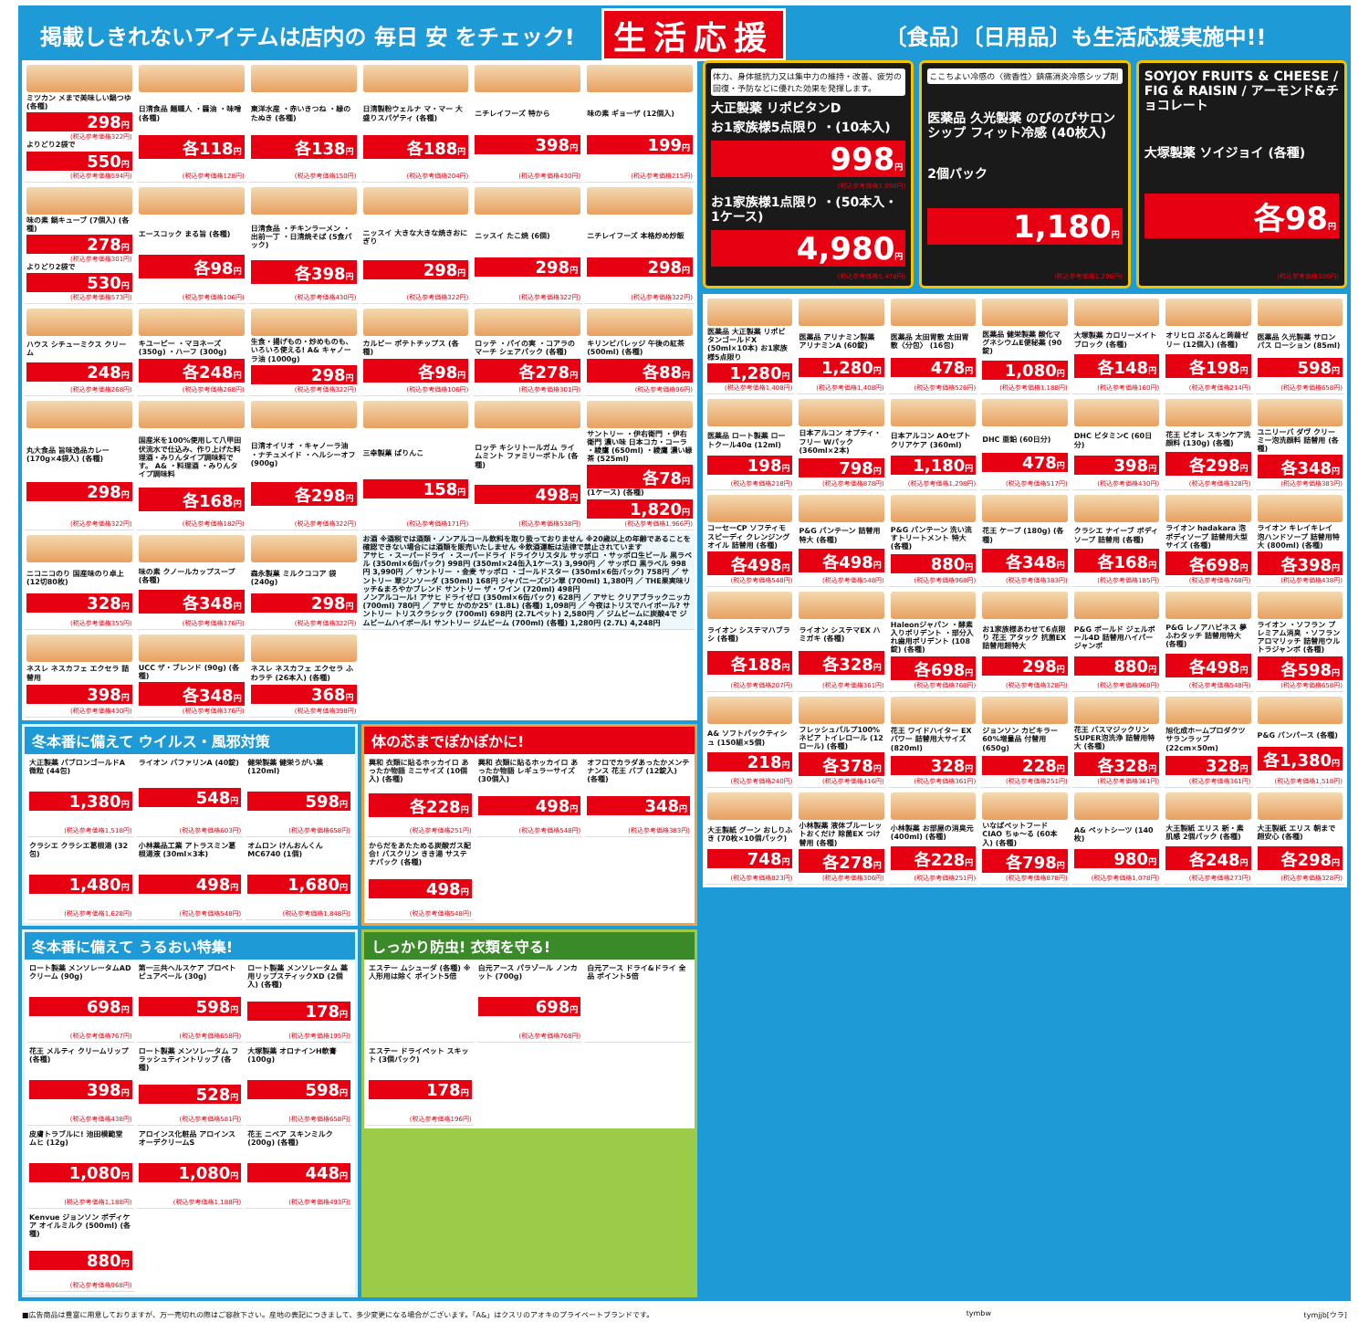掲載しきれないアイテムは店内の 毎日 安 をチェック!
生活応援
〔食品〕〔日用品〕も生活応援実施中!!
ミツカン メまで美味しい鍋つゆ(各種)
298円
(税込参考価格322円)
よりどり2袋で
550円
(税込参考価格594円)
日清食品 麺職人 ・醤油 ・味噌 (各種)
各118円
(税込参考価格128円)
東洋水産 ・赤いきつね ・緑のたぬき (各種)
各138円
(税込参考価格150円)
日清製粉ウェルナ マ・マー 大盛りスパゲティ (各種)
各188円
(税込参考価格204円)
ニチレイフーズ 特から
398円
(税込参考価格430円)
味の素 ギョーザ (12個入)
199円
(税込参考価格215円)
味の素 鍋キューブ (7個入) (各種)
278円
(税込参考価格301円)
よりどり2袋で
530円
(税込参考価格573円)
エースコック まる旨 (各種)
各98円
(税込参考価格106円)
日清食品 ・チキンラーメン ・出前一丁 ・日清焼そば (5食パック)
各398円
(税込参考価格430円)
ニッスイ 大きな大きな焼きおにぎり
298円
(税込参考価格322円)
ニッスイ たこ焼 (6個)
298円
(税込参考価格322円)
ニチレイフーズ 本格炒め炒飯
298円
(税込参考価格322円)
ハウス シチューミクス クリーム
248円
(税込参考価格268円)
キユーピー ・マヨネーズ (350g) ・ハーフ (300g)
各248円
(税込参考価格268円)
生食・揚げもの・炒めものも、いろいろ使える! A& キャノーラ油 (1000g)
298円
(税込参考価格322円)
カルビー ポテトチップス (各種)
各98円
(税込参考価格106円)
ロッテ ・パイの実 ・コアラのマーチ シェアパック (各種)
各278円
(税込参考価格301円)
キリンビバレッジ 午後の紅茶 (500ml) (各種)
各88円
(税込参考価格96円)
丸大食品 旨味逸品カレー (170g×4袋入) (各種)
298円
(税込参考価格322円)
国産米を100%使用して八甲田伏流水で仕込み、作り上げた料理酒・みりんタイプ調味料です。 A& ・料理酒 ・みりんタイプ調味料
各168円
(税込参考価格182円)
日清オイリオ ・キャノーラ油 ・ナチュメイド ・ヘルシーオフ (900g)
各298円
(税込参考価格322円)
三幸製菓 ぱりんこ
158円
(税込参考価格171円)
ロッテ キシリトールガム ライムミント ファミリーボトル (各種)
498円
(税込参考価格538円)
サントリー ・伊右衛門 ・伊右衛門 濃い味 日本コカ・コーラ ・綾鷹 (650ml) ・綾鷹 濃い緑茶 (525ml)
各78円
(1ケース) (各種)
1,820円
(税込参考価格1,966円)
ニコニコのり 国産味のり卓上 (12切80枚)
328円
(税込参考価格355円)
味の素 クノールカップスープ (各種)
各348円
(税込参考価格376円)
森永製菓 ミルクココア 袋(240g)
298円
(税込参考価格322円)
お酒 ※酒税では酒類・ノンアルコール飲料を取り扱っておりません ※20歳以上の年齢であることを確認できない場合には酒類を販売いたしません ※飲酒運転は法律で禁止されています
アサヒ ・スーパードライ ・スーパードライ ドライクリスタル サッポロ ・サッポロ生ビール 黒ラベル (350ml×6缶パック) 998円 (350ml×24缶入1ケース) 3,990円 ／ サッポロ 黒ラベル 998円 3,990円 ／ サントリー ・金麦 サッポロ ・ゴールドスター (350ml×6缶パック) 758円 ／ サントリー 翠ジンソーダ (350ml) 168円 ジャパニーズジン翠 (700ml) 1,380円 ／ THE果実味リッチ&まろやかブレンド サントリー ザ・ワイン (720ml) 498円
ノンアルコール! アサヒ ドライゼロ (350ml×6缶パック) 628円 ／ アサヒ クリアブラックニッカ (700ml) 780円 ／ アサヒ かのか25° (1.8L) (各種) 1,098円 ／ 今夜はトリスでハイボール? サントリー トリスクラシック (700ml) 698円 (2.7Lペット) 2,580円 ／ ジムビームに炭酸4で ジムビームハイボール! サントリー ジムビーム (700ml) (各種) 1,280円 (2.7L) 4,248円
ネスレ ネスカフェ エクセラ 詰替用
398円
(税込参考価格430円)
UCC ザ・ブレンド (90g) (各種)
各348円
(税込参考価格376円)
ネスレ ネスカフェ エクセラ ふわラテ (26本入) (各種)
368円
(税込参考価格398円)
冬本番に備えて ウイルス・風邪対策
大正製薬 パブロンゴールドA 微粒 (44包)
1,380円
(税込参考価格1,518円)
ライオン バファリンA (40錠)
548円
(税込参考価格603円)
健栄製薬 健栄うがい薬 (120ml)
598円
(税込参考価格658円)
クラシエ クラシエ葛根湯 (32包)
1,480円
(税込参考価格1,628円)
小林薬品工業 アトラスミン葛根湯液 (30ml×3本)
498円
(税込参考価格548円)
オムロン けんおんくん MC6740 (1個)
1,680円
(税込参考価格1,848円)
体の芯までぽかぽかに!
興和 衣類に貼るホッカイロ あったか物語 ミニサイズ (10個入) (各種)
各228円
(税込参考価格251円)
興和 衣類に貼るホッカイロ あったか物語 レギュラーサイズ (30個入)
498円
(税込参考価格548円)
オフロでカラダあったかメンテナンス 花王 バブ (12錠入) (各種)
348円
(税込参考価格383円)
からだをあたためる炭酸ガス配合! バスクリン きき湯 サステナパック (各種)
498円
(税込参考価格548円)
冬本番に備えて うるおい特集!
ロート製薬 メンソレータムADクリーム (90g)
698円
(税込参考価格767円)
第一三共ヘルスケア プロペトピュアベール (30g)
598円
(税込参考価格658円)
ロート製薬 メンソレータム 薬用リップスティックXD (2個入) (各種)
178円
(税込参考価格195円)
花王 メルティ クリームリップ (各種)
398円
(税込参考価格438円)
ロート製薬 メンソレータム フラッシュティントリップ (各種)
528円
(税込参考価格581円)
大塚製薬 オロナインH軟膏 (100g)
598円
(税込参考価格658円)
皮膚トラブルに! 池田模範堂 ムヒ (12g)
1,080円
(税込参考価格1,188円)
アロインス化粧品 アロインス オーデクリームS
1,080円
(税込参考価格1,188円)
花王 ニベア スキンミルク (200g) (各種)
448円
(税込参考価格493円)
Kenvue ジョンソン ボディケア オイルミルク (500ml) (各種)
880円
(税込参考価格968円)
しっかり防虫! 衣類を守る!
エステー ムシューダ (各種) ※人形用は除く ポイント5倍
白元アース パラゾール ノンカット (700g)
698円
(税込参考価格768円)
白元アース ドライ&ドライ 全品 ポイント5倍
エステー ドライペット スキット (3個パック)
178円
(税込参考価格196円)
体力、身体抵抗力又は集中力の維持・改善、疲労の回復・予防などに優れた効果を発揮します。
大正製薬 リポビタンD
お1家族様5点限り ・(10本入)
998円
(税込参考価格1,098円)
お1家族様1点限り ・(50本入・1ケース)
4,980円
(税込参考価格5,478円)
ここちよい冷感の〈微香性〉鎮痛消炎冷感シップ剤
医薬品 久光製薬 のびのびサロンシップ フィット冷感 (40枚入)
2個パック
1,180円
(税込参考価格1,298円)
SOYJOY FRUITS & CHEESE / FIG & RAISIN / アーモンド&チョコレート
大塚製薬 ソイジョイ (各種)
各98円
(税込参考価格106円)
医薬品 大正製薬 リポビタンゴールドX (50ml×10本) お1家族様5点限り
1,280円
(税込参考価格1,408円)
医薬品 アリナミン製薬 アリナミンA (60錠)
1,280円
(税込参考価格1,408円)
医薬品 太田胃散 太田胃散〈分包〉 (16包)
478円
(税込参考価格526円)
医薬品 健栄製薬 酸化マグネシウムE便秘薬 (90錠)
1,080円
(税込参考価格1,188円)
大塚製薬 カロリーメイト ブロック (各種)
各148円
(税込参考価格160円)
オリヒロ ぷるんと蒟蒻ゼリー (12個入) (各種)
各198円
(税込参考価格214円)
医薬品 久光製薬 サロンパス ローション (85ml)
598円
(税込参考価格658円)
医薬品 ロート製薬 ロートクール40α (12ml)
198円
(税込参考価格218円)
日本アルコン オプティ・フリー Wパック (360ml×2本)
798円
(税込参考価格878円)
日本アルコン AOセプト クリアケア (360ml)
1,180円
(税込参考価格1,298円)
DHC 亜鉛 (60日分)
478円
(税込参考価格517円)
DHC ビタミンC (60日分)
398円
(税込参考価格430円)
花王 ビオレ スキンケア洗顔料 (130g) (各種)
各298円
(税込参考価格328円)
ユニリーバ ダヴ クリーミー泡洗顔料 詰替用 (各種)
各348円
(税込参考価格383円)
コーセーCP ソフティモ スピーディ クレンジングオイル 詰替用 (各種)
各498円
(税込参考価格548円)
P&G パンテーン 詰替用特大 (各種)
各498円
(税込参考価格548円)
P&G パンテーン 洗い流すトリートメント 特大 (各種)
880円
(税込参考価格968円)
花王 ケープ (180g) (各種)
各348円
(税込参考価格383円)
クラシエ ナイーブ ボディソープ 詰替用 (各種)
各168円
(税込参考価格185円)
ライオン hadakara 泡ボディソープ 詰替用大型サイズ (各種)
各698円
(税込参考価格768円)
ライオン キレイキレイ 泡ハンドソープ 詰替用特大 (800ml) (各種)
各398円
(税込参考価格438円)
ライオン システマハブラシ (各種)
各188円
(税込参考価格207円)
ライオン システマEX ハミガキ (各種)
各328円
(税込参考価格361円)
Haleonジャパン ・酵素入りポリデント ・部分入れ歯用ポリデント (108錠) (各種)
各698円
(税込参考価格768円)
お1家族様あわせて6点限り 花王 アタック 抗菌EX 詰替用超特大
298円
(税込参考価格328円)
P&G ボールド ジェルボール4D 詰替用ハイパージャンボ
880円
(税込参考価格968円)
P&G レノアハピネス 夢ふわタッチ 詰替用特大 (各種)
各498円
(税込参考価格548円)
ライオン ・ソフラン プレミアム消臭 ・ソフラン アロマリッチ 詰替用ウルトラジャンボ (各種)
各598円
(税込参考価格658円)
A& ソフトパックティシュ (150組×5個)
218円
(税込参考価格240円)
フレッシュパルプ100% ネピア トイレロール (12ロール) (各種)
各378円
(税込参考価格416円)
花王 ワイドハイター EXパワー 詰替用大サイズ (820ml)
328円
(税込参考価格361円)
ジョンソン カビキラー 60%増量品 付替用 (650g)
228円
(税込参考価格251円)
花王 バスマジックリン SUPER泡洗浄 詰替用特大 (各種)
各328円
(税込参考価格361円)
旭化成ホームプロダクツ サランラップ (22cm×50m)
328円
(税込参考価格361円)
P&G パンパース (各種)
各1,380円
(税込参考価格1,518円)
大王製紙 グーン おしりふき (70枚×10個パック)
748円
(税込参考価格823円)
小林製薬 液体ブルーレットおくだけ 除菌EX つけ替用 (各種)
各278円
(税込参考価格306円)
小林製薬 お部屋の消臭元 (400ml) (各種)
各228円
(税込参考価格251円)
いなばペットフード CIAO ちゅ〜る (60本入) (各種)
各798円
(税込参考価格878円)
A& ペットシーツ (140枚)
980円
(税込参考価格1,078円)
大王製紙 エリス 新・素肌感 2個パック (各種)
各248円
(税込参考価格273円)
大王製紙 エリス 朝まで超安心 (各種)
各298円
(税込参考価格328円)
■広告商品は豊富に用意しておりますが、万一売切れの際はご容赦下さい。産地の表記につきまして、多少変更になる場合がございます。「A&」はクスリのアオキのプライベートブランドです。 tymbw tymjjb[ウラ]